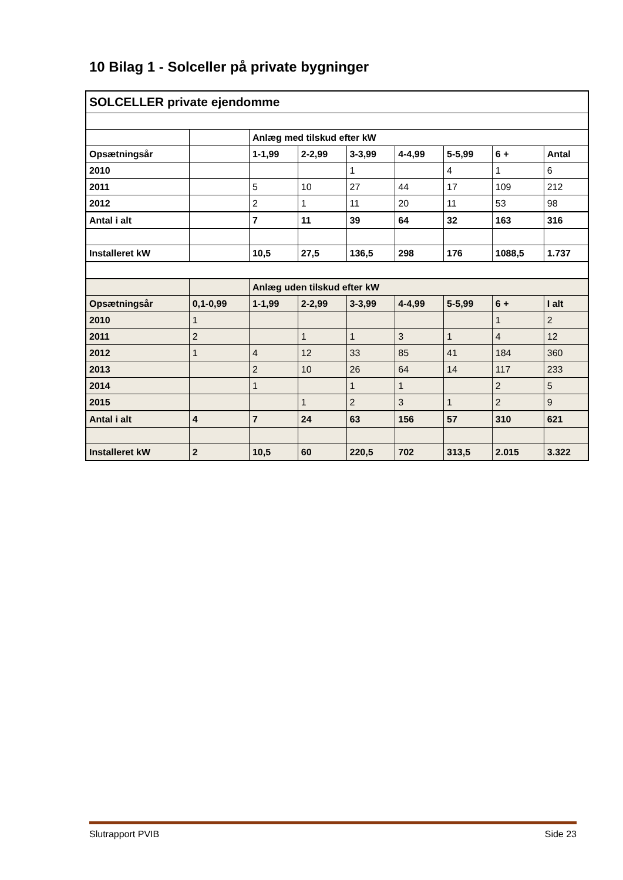10 Bilag 1 - Solceller på private bygninger
| SOLCELLER private ejendomme | | | | | | | | |
| | | Anlæg med tilskud efter kW | | | | | | |
| Opsætningsår | | 1-1,99 | 2-2,99 | 3-3,99 | 4-4,99 | 5-5,99 | 6 + | Antal |
| 2010 | | | | 1 | | 4 | 1 | 6 |
| 2011 | | 5 | 10 | 27 | 44 | 17 | 109 | 212 |
| 2012 | | 2 | 1 | 11 | 20 | 11 | 53 | 98 |
| Antal i alt | | 7 | 11 | 39 | 64 | 32 | 163 | 316 |
| Installeret kW | | 10,5 | 27,5 | 136,5 | 298 | 176 | 1088,5 | 1.737 |
| | | Anlæg uden tilskud efter kW | | | | | | |
| Opsætningsår | 0,1-0,99 | 1-1,99 | 2-2,99 | 3-3,99 | 4-4,99 | 5-5,99 | 6 + | I alt |
| 2010 | 1 | | | | | | 1 | 2 |
| 2011 | 2 | | 1 | 1 | 3 | 1 | 4 | 12 |
| 2012 | 1 | 4 | 12 | 33 | 85 | 41 | 184 | 360 |
| 2013 | | 2 | 10 | 26 | 64 | 14 | 117 | 233 |
| 2014 | | 1 | | 1 | 1 | | 2 | 5 |
| 2015 | | | 1 | 2 | 3 | 1 | 2 | 9 |
| Antal i alt | 4 | 7 | 24 | 63 | 156 | 57 | 310 | 621 |
| Installeret kW | 2 | 10,5 | 60 | 220,5 | 702 | 313,5 | 2.015 | 3.322 |
Slutrapport PVIB Side 23